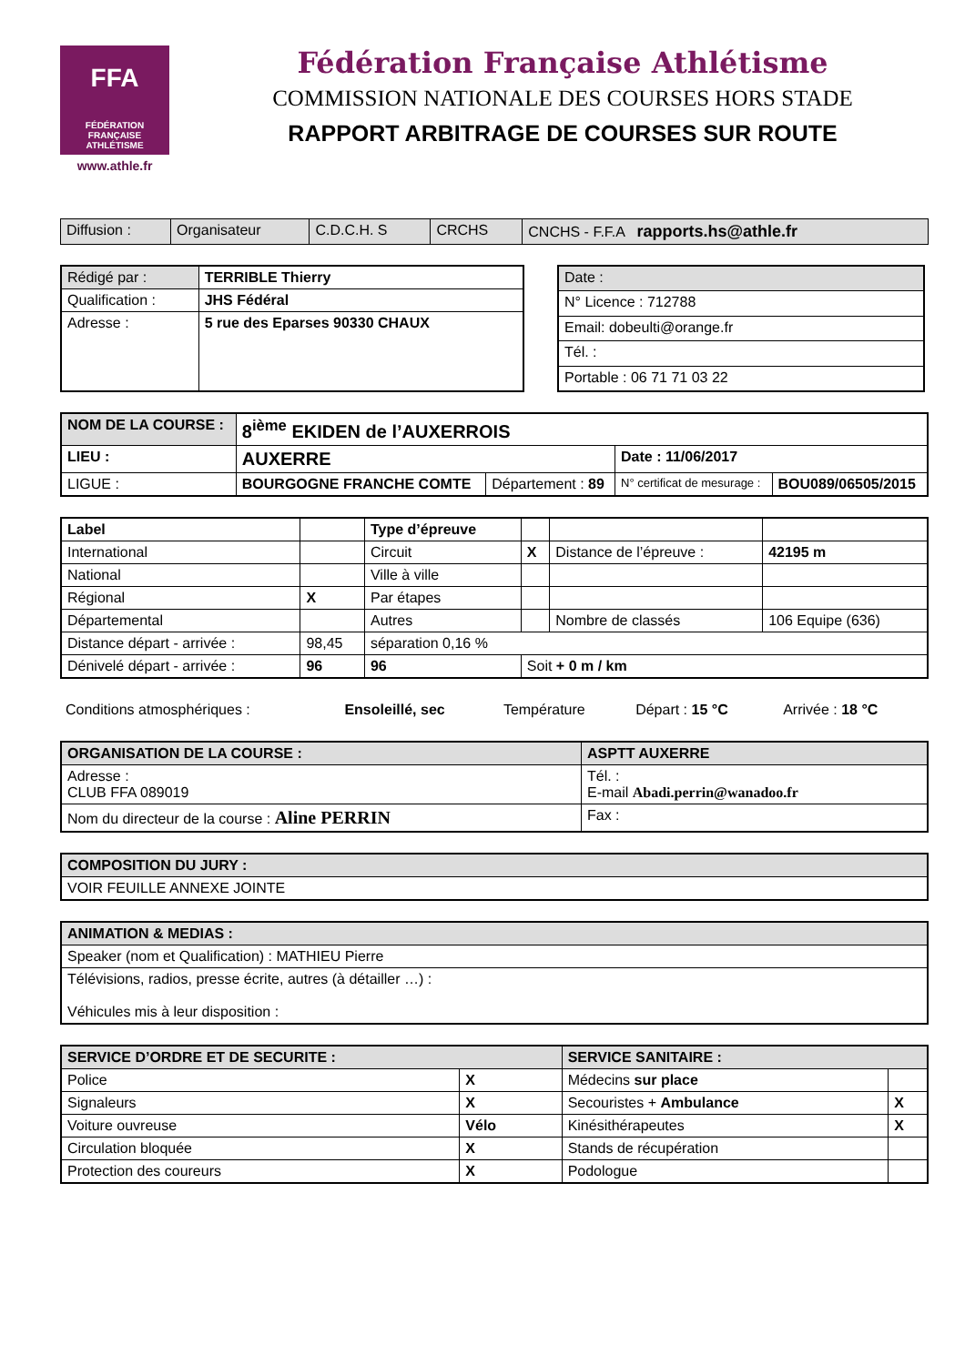FFA
FÉDÉRATION FRANÇAISE ATHLÉTISME
www.athle.fr
Fédération Française Athlétisme
COMMISSION NATIONALE DES COURSES HORS STADE
RAPPORT ARBITRAGE DE COURSES SUR ROUTE
| Diffusion : | Organisateur | C.D.C.H. S | CRCHS | CNCHS - F.F.A rapports.hs@athle.fr |
| Rédigé par : | TERRIBLE Thierry |
| Qualification : | JHS Fédéral |
| Adresse : | 5 rue des Eparses 90330 CHAUX |
| Date : |
| N° Licence : 712788 |
| Email: dobeulti@orange.fr |
| Tél. : |
| Portable : 06 71 71 03 22 |
| NOM DE LA COURSE : | 8<sup>ième</sup> EKIDEN de l’AUXERROIS | | | |
| LIEU : | AUXERRE | | Date : 11/06/2017 | |
| LIGUE : | BOURGOGNE FRANCHE COMTE | Département : 89 | N° certificat de mesurage : | BOU089/06505/2015 |
| Label | | Type d’épreuve | | | |
| International | | Circuit | X | Distance de l’épreuve : | 42195 m |
| National | | Ville à ville | | | |
| Régional | X | Par étapes | | | |
| Départemental | | Autres | | Nombre de classés | 106 Equipe (636) |
| Distance départ - arrivée : | 98,45 | séparation 0,16 % | | | |
| Dénivelé départ - arrivée : | 96 | 96 | Soit + 0 m / km | | |
| Conditions atmosphériques : | Ensoleillé, sec | Température | Départ : 15 °C | Arrivée : 18 °C |
| ORGANISATION DE LA COURSE : | ASPTT AUXERRE |
| Adresse : CLUB FFA 089019 | Tél. : E-mail Abadi.perrin@wanadoo.fr |
| Nom du directeur de la course : Aline PERRIN | Fax : |
| COMPOSITION DU JURY : |
| VOIR FEUILLE ANNEXE JOINTE |
| ANIMATION & MEDIAS : |
| Speaker (nom et Qualification) : MATHIEU Pierre |
| Télévisions, radios, presse écrite, autres (à détailler …) : Véhicules mis à leur disposition : |
| SERVICE D’ORDRE ET DE SECURITE : | | SERVICE SANITAIRE : | |
| Police | X | Médecins sur place | |
| Signaleurs | X | Secouristes + Ambulance | X |
| Voiture ouvreuse | Vélo | Kinésithérapeutes | X |
| Circulation bloquée | X | Stands de récupération | |
| Protection des coureurs | X | Podologue | |